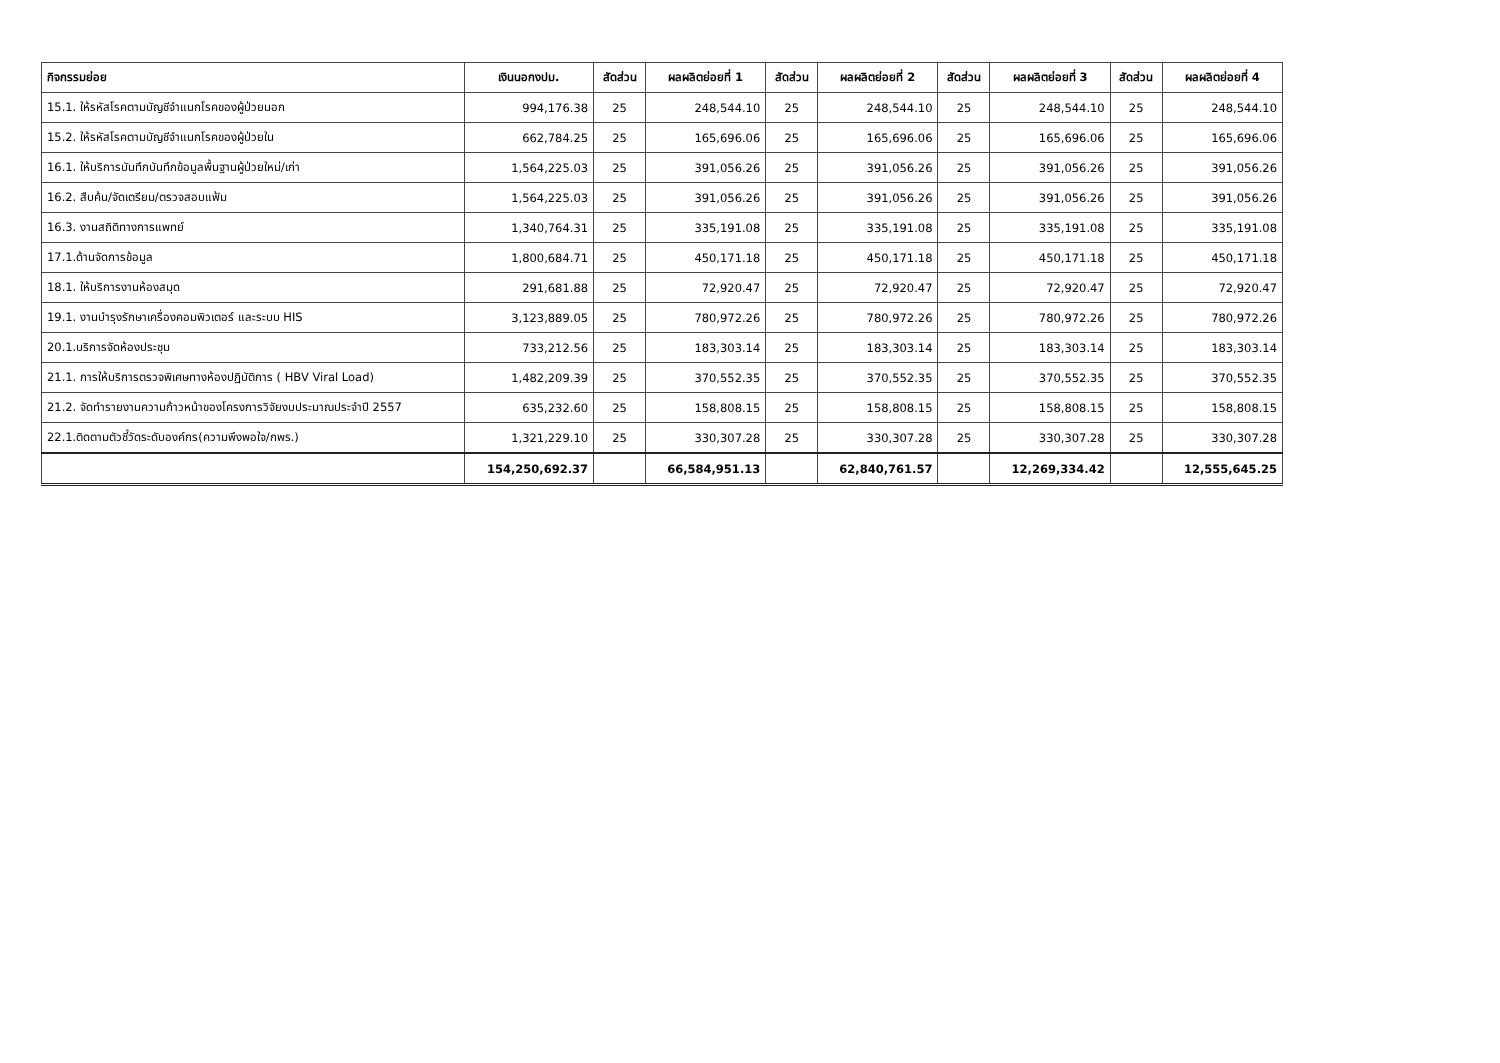| กิจกรรมย่อย | เงินนอกงปม. | สัดส่วน | ผลผลิตย่อยที่ 1 | สัดส่วน | ผลผลิตย่อยที่ 2 | สัดส่วน | ผลผลิตย่อยที่ 3 | สัดส่วน | ผลผลิตย่อยที่ 4 |
| --- | --- | --- | --- | --- | --- | --- | --- | --- | --- |
| 15.1. ให้รหัสโรคตามบัญชีจำแนกโรคของผู้ป่วยนอก | 994,176.38 | 25 | 248,544.10 | 25 | 248,544.10 | 25 | 248,544.10 | 25 | 248,544.10 |
| 15.2. ให้รหัสโรคตามบัญชีจำแนกโรคของผู้ป่วยใน | 662,784.25 | 25 | 165,696.06 | 25 | 165,696.06 | 25 | 165,696.06 | 25 | 165,696.06 |
| 16.1. ให้บริการบันทึกบันทึกข้อมูลพื้นฐานผู้ป่วยใหม่/เก่า | 1,564,225.03 | 25 | 391,056.26 | 25 | 391,056.26 | 25 | 391,056.26 | 25 | 391,056.26 |
| 16.2. สืบค้น/จัดเตรียม/ตรวจสอบแฟ้ม | 1,564,225.03 | 25 | 391,056.26 | 25 | 391,056.26 | 25 | 391,056.26 | 25 | 391,056.26 |
| 16.3. งานสถิติทางการแพทย์ | 1,340,764.31 | 25 | 335,191.08 | 25 | 335,191.08 | 25 | 335,191.08 | 25 | 335,191.08 |
| 17.1.ด้านจัดการข้อมูล | 1,800,684.71 | 25 | 450,171.18 | 25 | 450,171.18 | 25 | 450,171.18 | 25 | 450,171.18 |
| 18.1. ให้บริการงานห้องสมุด | 291,681.88 | 25 | 72,920.47 | 25 | 72,920.47 | 25 | 72,920.47 | 25 | 72,920.47 |
| 19.1. งานบำรุงรักษาเครื่องคอมพิวเตอร์ และระบบ HIS | 3,123,889.05 | 25 | 780,972.26 | 25 | 780,972.26 | 25 | 780,972.26 | 25 | 780,972.26 |
| 20.1.บริการจัดห้องประชุม | 733,212.56 | 25 | 183,303.14 | 25 | 183,303.14 | 25 | 183,303.14 | 25 | 183,303.14 |
| 21.1. การให้บริการตรวจพิเศษทางห้องปฏิบัติการ ( HBV Viral Load) | 1,482,209.39 | 25 | 370,552.35 | 25 | 370,552.35 | 25 | 370,552.35 | 25 | 370,552.35 |
| 21.2. จัดทำรายงานความก้าวหน้าของโครงการวิจัยงบประมาณประจำปี 2557 | 635,232.60 | 25 | 158,808.15 | 25 | 158,808.15 | 25 | 158,808.15 | 25 | 158,808.15 |
| 22.1.ติดตามตัวชี้วัดระดับองค์กร(ความพึงพอใจ/กพร.) | 1,321,229.10 | 25 | 330,307.28 | 25 | 330,307.28 | 25 | 330,307.28 | 25 | 330,307.28 |
| | 154,250,692.37 | | 66,584,951.13 | | 62,840,761.57 | | 12,269,334.42 | | 12,555,645.25 |